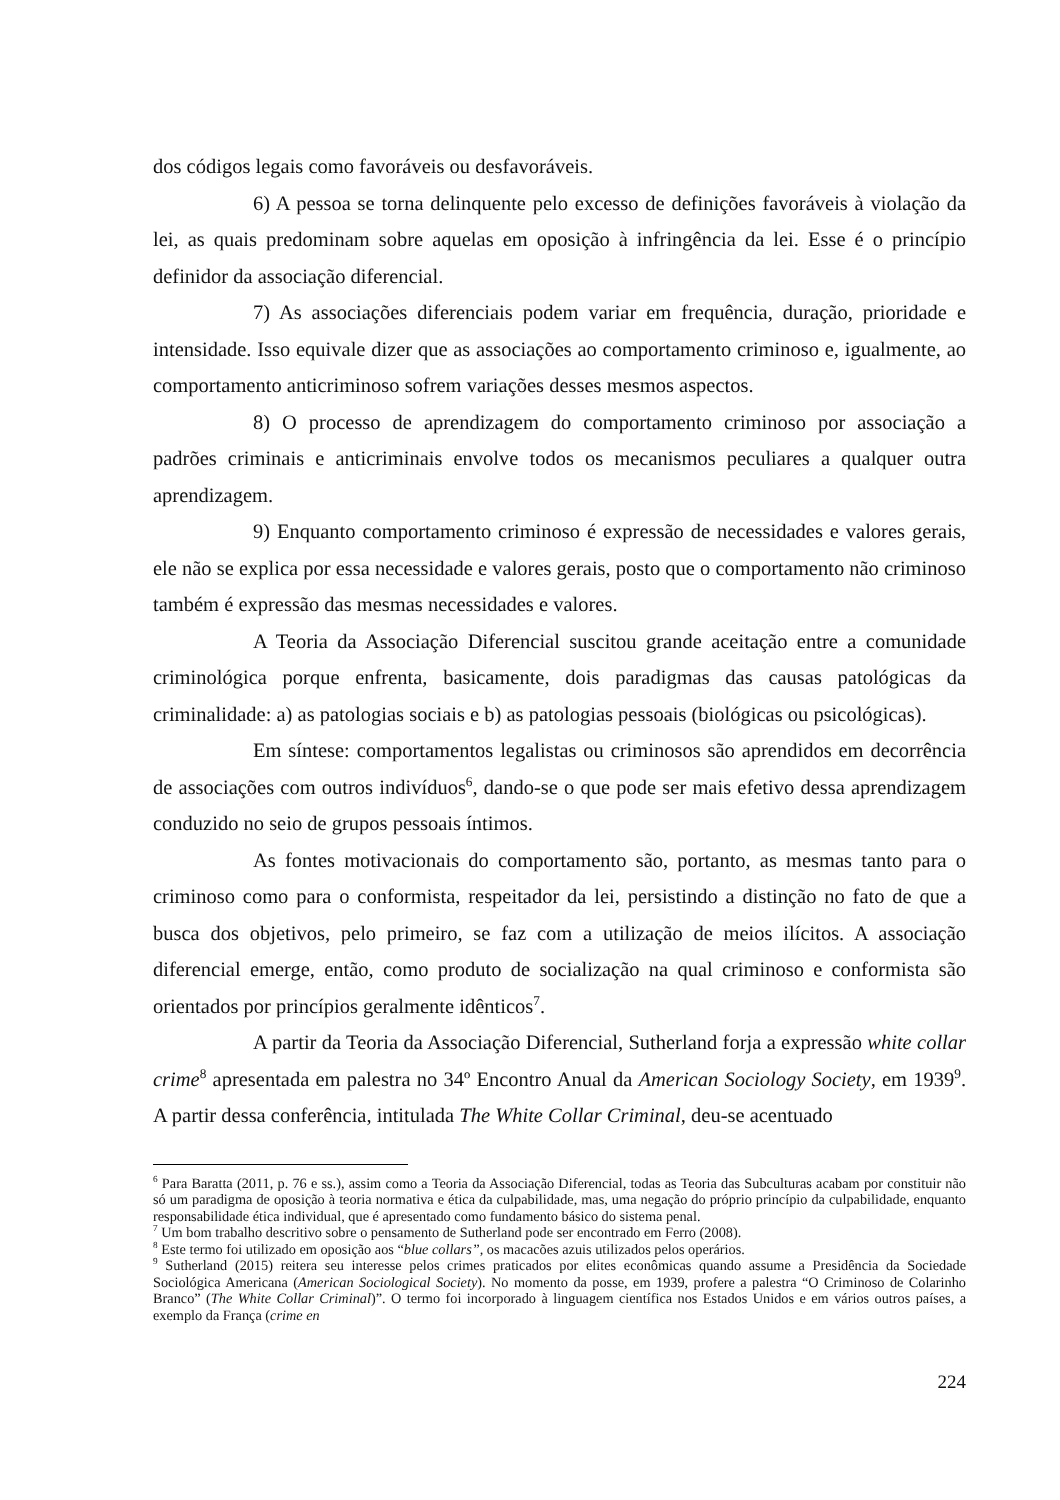dos códigos legais como favoráveis ou desfavoráveis.
6) A pessoa se torna delinquente pelo excesso de definições favoráveis à violação da lei, as quais predominam sobre aquelas em oposição à infringência da lei. Esse é o princípio definidor da associação diferencial.
7) As associações diferenciais podem variar em frequência, duração, prioridade e intensidade. Isso equivale dizer que as associações ao comportamento criminoso e, igualmente, ao comportamento anticriminoso sofrem variações desses mesmos aspectos.
8) O processo de aprendizagem do comportamento criminoso por associação a padrões criminais e anticriminais envolve todos os mecanismos peculiares a qualquer outra aprendizagem.
9) Enquanto comportamento criminoso é expressão de necessidades e valores gerais, ele não se explica por essa necessidade e valores gerais, posto que o comportamento não criminoso também é expressão das mesmas necessidades e valores.
A Teoria da Associação Diferencial suscitou grande aceitação entre a comunidade criminológica porque enfrenta, basicamente, dois paradigmas das causas patológicas da criminalidade: a) as patologias sociais e b) as patologias pessoais (biológicas ou psicológicas).
Em síntese: comportamentos legalistas ou criminosos são aprendidos em decorrência de associações com outros indivíduos<sup>6</sup>, dando-se o que pode ser mais efetivo dessa aprendizagem conduzido no seio de grupos pessoais íntimos.
As fontes motivacionais do comportamento são, portanto, as mesmas tanto para o criminoso como para o conformista, respeitador da lei, persistindo a distinção no fato de que a busca dos objetivos, pelo primeiro, se faz com a utilização de meios ilícitos. A associação diferencial emerge, então, como produto de socialização na qual criminoso e conformista são orientados por princípios geralmente idênticos<sup>7</sup>.
A partir da Teoria da Associação Diferencial, Sutherland forja a expressão white collar crime<sup>8</sup> apresentada em palestra no 34º Encontro Anual da American Sociology Society, em 1939<sup>9</sup>. A partir dessa conferência, intitulada The White Collar Criminal, deu-se acentuado
<sup>6</sup> Para Baratta (2011, p. 76 e ss.), assim como a Teoria da Associação Diferencial, todas as Teoria das Subculturas acabam por constituir não só um paradigma de oposição à teoria normativa e ética da culpabilidade, mas, uma negação do próprio princípio da culpabilidade, enquanto responsabilidade ética individual, que é apresentado como fundamento básico do sistema penal.
<sup>7</sup> Um bom trabalho descritivo sobre o pensamento de Sutherland pode ser encontrado em Ferro (2008).
<sup>8</sup> Este termo foi utilizado em oposição aos “blue collars”, os macacões azuis utilizados pelos operários.
<sup>9</sup> Sutherland (2015) reitera seu interesse pelos crimes praticados por elites econômicas quando assume a Presidência da Sociedade Sociológica Americana (American Sociological Society). No momento da posse, em 1939, profere a palestra “O Criminoso de Colarinho Branco” (The White Collar Criminal)”. O termo foi incorporado à linguagem científica nos Estados Unidos e em vários outros países, a exemplo da França (crime en
224